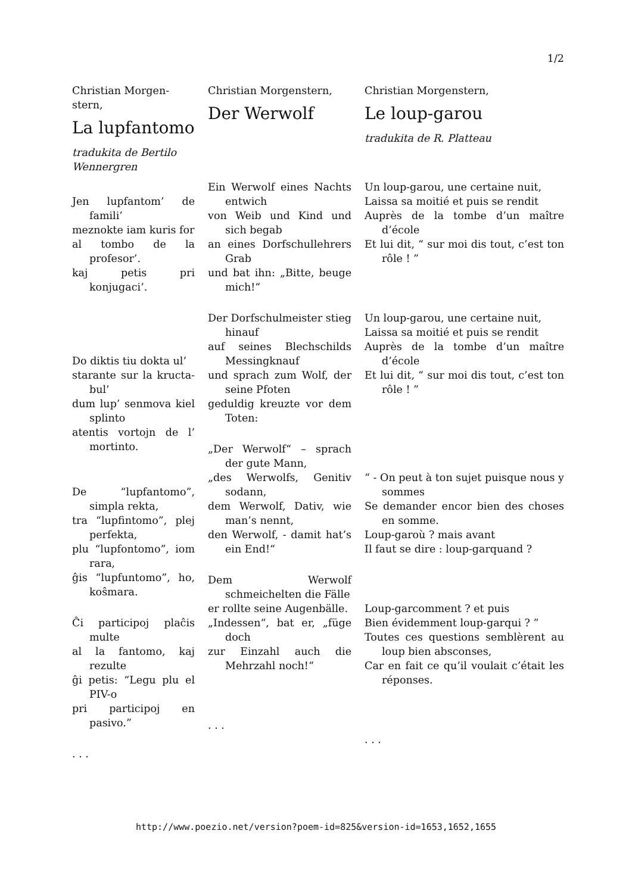1/2
Christian Morgen-stern,
La lupfantomo
tradukita de Bertilo Wennergren
Jen lupfantom’ de famili’
meznokte iam kuris for
al tombo de la profesor’.
kaj petis pri konjugaci’.
Do diktis tiu dokta ul’
starante sur la kructa-bul’
dum lup’ senmova kiel splinto
atentis vortojn de l’ mortinto.
De “lupfantomo”, simpla rekta,
tra “lupfintomo”, plej perfekta,
plu “lupfontomo”, iom rara,
ĝis “lupfuntomo”, ho, koŝmara.
Ĉi participoj plaĉis multe
al la fantomo, kaj rezulte
ĝi petis: “Legu plu el PIV-o
pri participoj en pasivo.”
. . .
Christian Morgenstern,
Der Werwolf
Ein Werwolf eines Nachts entwich
von Weib und Kind und sich begab
an eines Dorfschullehrers Grab
und bat ihn: „Bitte, beuge mich!“
Der Dorfschulmeister stieg hinauf
auf seines Blechschilds Messingknauf
und sprach zum Wolf, der seine Pfoten
geduldig kreuzte vor dem Toten:
„Der Werwolf“ – sprach der gute Mann,
„des Werwolfs, Genitiv sodann,
dem Werwolf, Dativ, wie man’s nennt,
den Werwolf, - damit hat’s ein End!“
Dem Werwolf schmeichelten die Fälle
er rollte seine Augenbälle.
„Indessen“, bat er, „füge doch
zur Einzahl auch die Mehrzahl noch!“
. . .
Christian Morgenstern,
Le loup-garou
tradukita de R. Platteau
Un loup-garou, une certaine nuit,
Laissa sa moitié et puis se rendit
Auprès de la tombe d’un maître d’école
Et lui dit, “ sur moi dis tout, c’est ton rôle ! ”
Un loup-garou, une certaine nuit,
Laissa sa moitié et puis se rendit
Auprès de la tombe d’un maître d’école
Et lui dit, “ sur moi dis tout, c’est ton rôle ! ”
“ - On peut à ton sujet puisque nous y sommes
Se demander encor bien des choses en somme.
Loup-garoù ? mais avant
Il faut se dire : loup-garquand ?
Loup-garcomment ? et puis
Bien évidemment loup-garqui ? ”
Toutes ces questions semblèrent au loup bien absconses,
Car en fait ce qu’il voulait c’était les réponses.
. . .
http://www.poezio.net/version?poem-id=825&version-id=1653,1652,1655